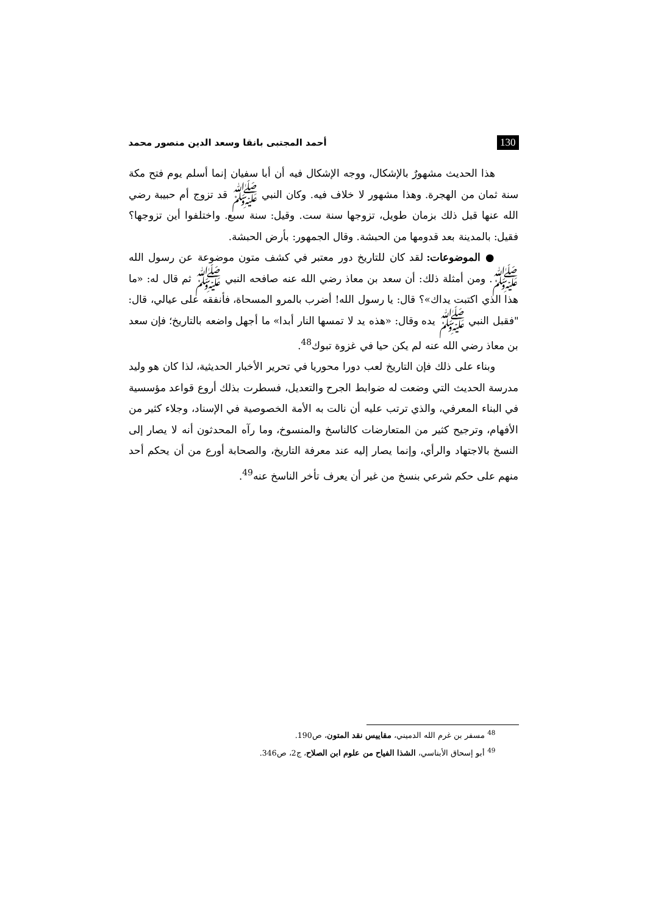130 أحمد المجتبى بانقا وسعد الدين منصور محمد
هذا الحديث مشهورٌ بالإشكال، ووجه الإشكال فيه أن أبا سفيان إنما أسلم يوم فتح مكة سنة ثمان من الهجرة. وهذا مشهور لا خلاف فيه. وكان النبي ﷺ قد تزوج أم حبيبة رضي الله عنها قبل ذلك بزمان طويل، تزوجها سنة ست. وقيل: سنة سبع. واختلفوا أين تزوجها؟ فقيل: بالمدينة بعد قدومها من الحبشة. وقال الجمهور: بأرض الحبشة.
● الموضوعات: لقد كان للتاريخ دور معتبر في كشف متون موضوعة عن رسول الله ﷺ. ومن أمثلة ذلك: أن سعد بن معاذ رضي الله عنه صافحه النبي ﷺ ثم قال له: «ما هذا الذي اكتبت يداك»؟ قال: يا رسول الله! أضرب بالمرو المسحاة، فأنفقه على عيالي، قال: "فقبل النبي ﷺ يده وقال: «هذه يد لا تمسها النار أبدا» ما أجهل واضعه بالتاريخ؛ فإن سعد بن معاذ رضي الله عنه لم يكن حيا في غزوة تبوك<sup>48</sup>.
وبناء على ذلك فإن التاريخ لعب دورا محوريا في تحرير الأخبار الحديثية، لذا كان هو وليد مدرسة الحديث التي وضعت له ضوابط الجرح والتعديل، فسطرت بذلك أروع قواعد مؤسسية في البناء المعرفي، والذي ترتب عليه أن نالت به الأمة الخصوصية في الإسناد، وجلاء كثير من الأفهام، وترجيح كثير من المتعارضات كالناسخ والمنسوخ، وما رآه المحدثون أنه لا يصار إلى النسخ بالاجتهاد والرأي، وإنما يصار إليه عند معرفة التاريخ، والصحابة أورع من أن يحكم أحد منهم على حكم شرعي بنسخ من غير أن يعرف تأخر الناسخ عنه<sup>49</sup>.
<sup>48</sup> مسفر بن غرم الله الدميني، مقاييس نقد المتون، ص190.
<sup>49</sup> أبو إسحاق الأبناسي، الشذا الفياح من علوم ابن الصلاح، ج2، ص346.